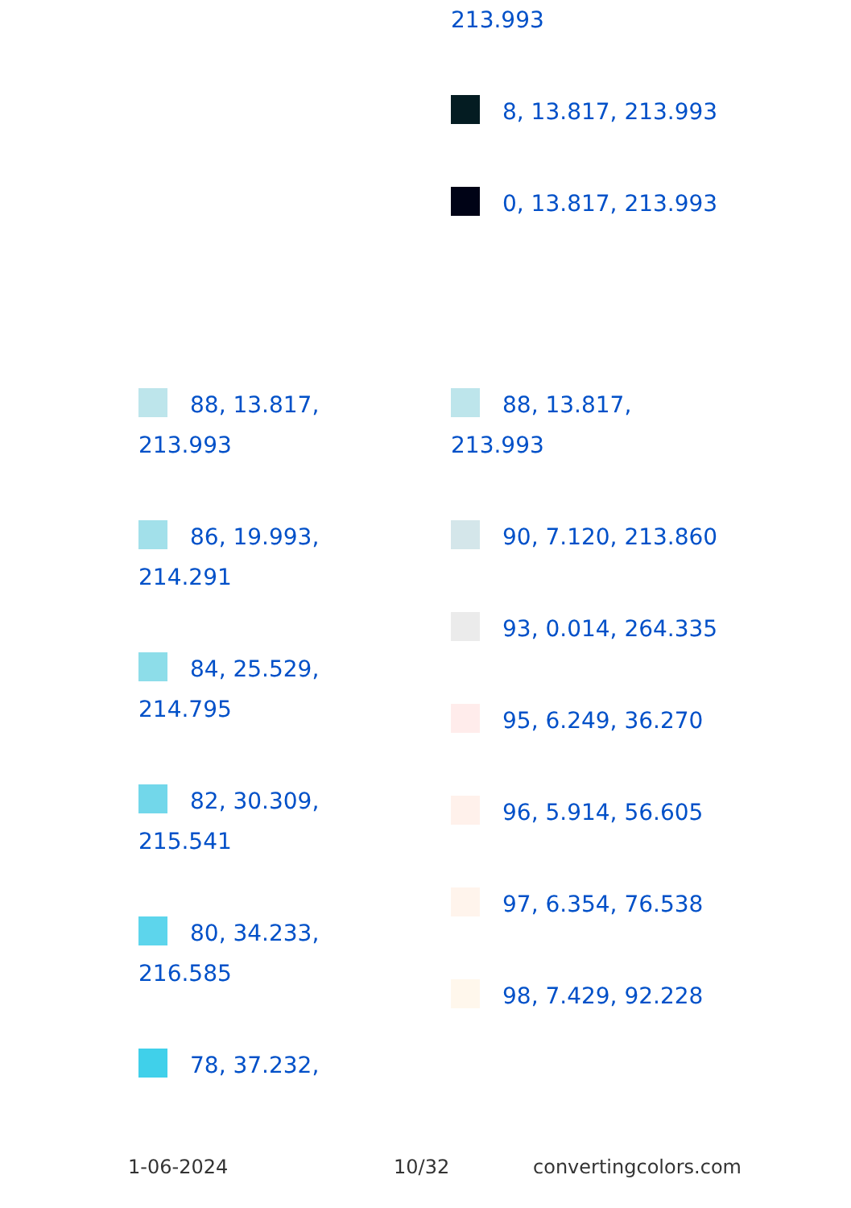88, 13.817, 213.993
86, 19.993, 214.291
84, 25.529, 214.795
82, 30.309, 215.541
80, 34.233, 216.585
78, 37.232,
213.993
8, 13.817, 213.993
0, 13.817, 213.993
88, 13.817, 213.993
90, 7.120, 213.860
93, 0.014, 264.335
95, 6.249, 36.270
96, 5.914, 56.605
97, 6.354, 76.538
98, 7.429, 92.228
1-06-2024 10/32 convertingcolors.com